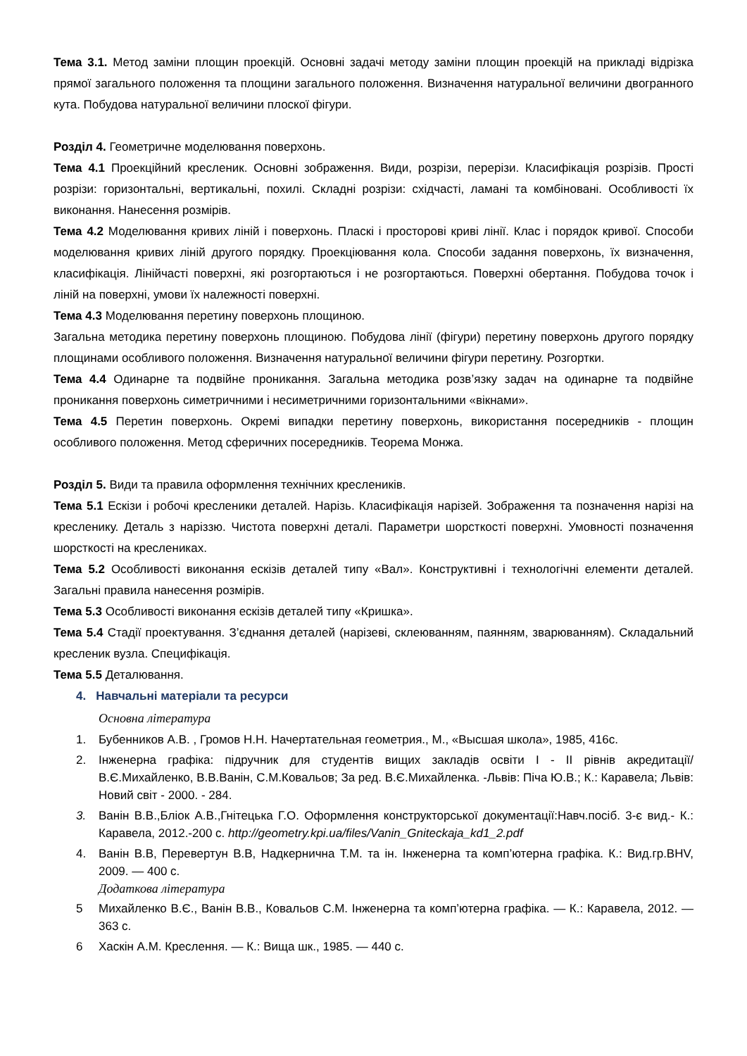Тема 3.1. Метод заміни площин проекцій. Основні задачі методу заміни площин проекцій на прикладі відрізка прямої загального положення та площини загального положення. Визначення натуральної величини двогранного кута. Побудова натуральної величини плоскої фігури.
Розділ 4. Геометричне моделювання поверхонь.
Тема 4.1 Проекційний креслeник. Основні зображення. Види, розрізи, перерізи. Класифікація розрізів. Прості розрізи: горизонтальні, вертикальні, похилі. Складні розрізи: східчасті, ламані та комбіновані. Особливості їх виконання. Нанесення розмірів.
Тема 4.2 Моделювання кривих ліній і поверхонь. Пласкі і просторові криві лінії. Клас і порядок кривої. Способи моделювання кривих ліній другого порядку. Проекціювання кола. Способи задання поверхонь, їх визначення, класифікація. Лінійчасті поверхні, які розгортаються і не розгортаються. Поверхні обертання. Побудова точок і ліній на поверхні, умови їх належності поверхні.
Тема 4.3 Моделювання перетину поверхонь площиною.
Загальна методика перетину поверхонь площиною. Побудова лінії (фігури) перетину поверхонь другого порядку площинами особливого положення. Визначення натуральної величини фігури перетину. Розгортки.
Тема 4.4 Одинарне та подвійне проникання. Загальна методика розв’язку задач на одинарне та подвійне проникання поверхонь симетричними і несиметричними горизонтальними «вікнами».
Тема 4.5 Перетин поверхонь. Окремі випадки перетину поверхонь, використання посередників - площин особливого положення. Метод сферичних посередників. Теорема Монжа.
Розділ 5. Види та правила оформлення технічних креслеників.
Тема 5.1 Ескізи і робочі креслeники деталей. Нарізь. Класифікація нарізей. Зображення та позначення нарізі на кресленику. Деталь з наріззю. Чистота поверхні деталі. Параметри шорсткості поверхні. Умовності позначення шорсткості на креслениках.
Тема 5.2 Особливості виконання ескізів деталей типу «Вал». Конструктивні і технологічні елементи деталей. Загальні правила нанесення розмірів.
Тема 5.3 Особливості виконання ескізів деталей типу «Кришка».
Тема 5.4 Стадії проектування. З’єднання деталей (нарізеві, склеюванням, паянням, зварюванням). Складальний кресленик вузла. Специфікація.
Тема 5.5 Деталювання.
4. Навчальні матеріали та ресурси
Основна література
1. Бубенников А.В. , Громов Н.Н. Начертательная геометрия., М., «Высшая школа», 1985, 416с.
2. Інженерна графіка: підручник для студентів вищих закладів освіти I - II рівнів акредитації/ В.Є.Михайленко, В.В.Ванін, С.М.Ковальов; За ред. В.Є.Михайленка. -Львів: Піча Ю.В.; К.: Каравела; Львів: Новий світ - 2000. - 284.
3. Ванін В.В.,Бліок А.В.,Гнітецька Г.О. Оформлення конструкторської документації:Навч.посіб. 3-є вид.- К.: Каравела, 2012.-200 с. http://geometry.kpi.ua/files/Vanin_Gniteckaja_kd1_2.pdf
4. Ванін В.В, Перевертун В.В, Надкернична Т.М. та ін. Інженерна та комп’ютерна графіка. К.: Вид.гр.BHV, 2009. — 400 с.
Додаткова література
5 Михайленко В.Є., Ванін В.В., Ковальов С.М. Інженерна та комп’ютерна графіка. — К.: Каравела, 2012. — 363 с.
6 Хаскін А.М. Креслення. — К.: Вища шк., 1985. — 440 с.